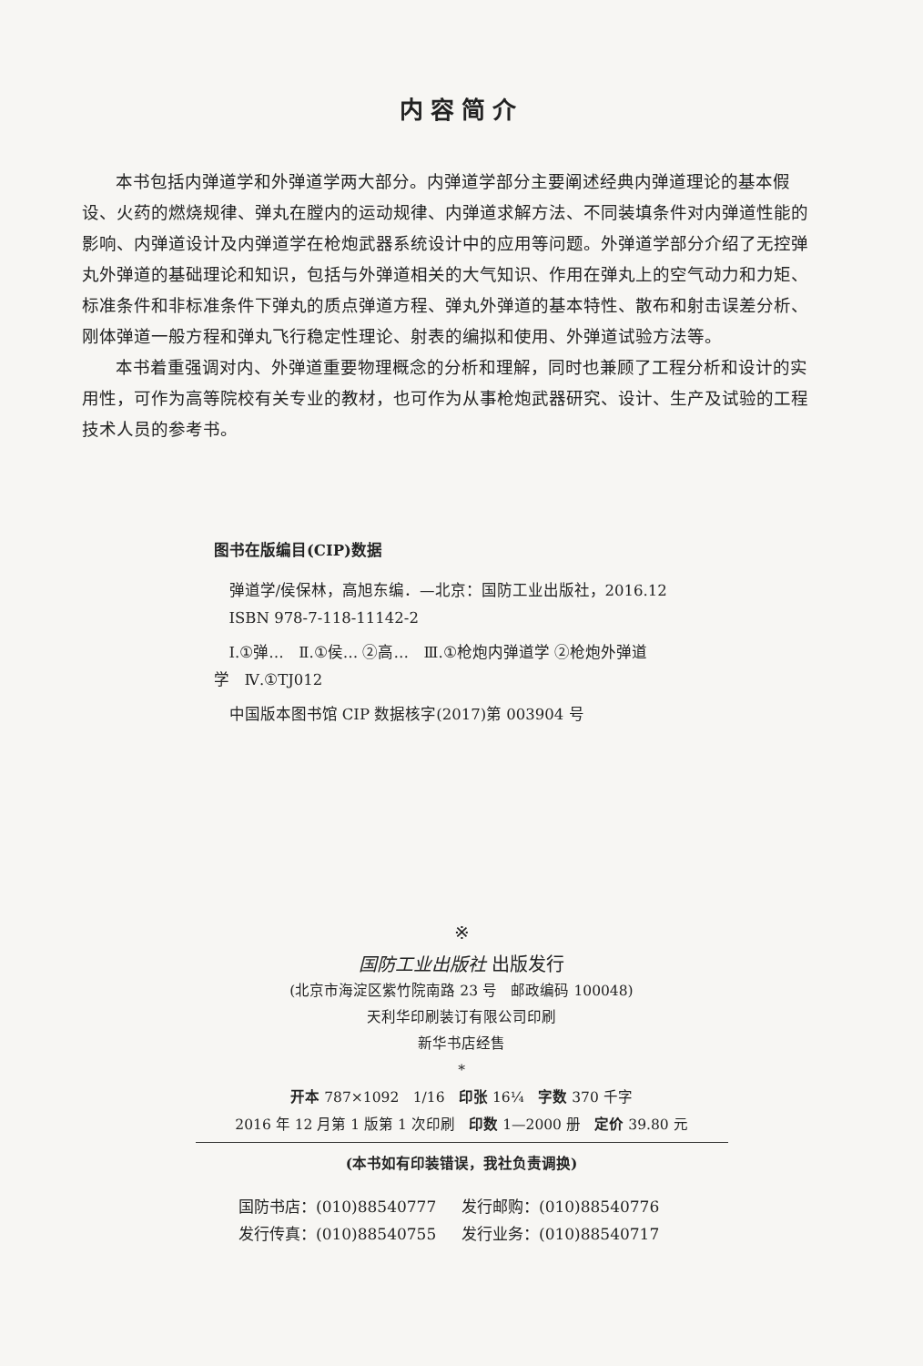内容简介
本书包括内弹道学和外弹道学两大部分。内弹道学部分主要阐述经典内弹道理论的基本假设、火药的燃烧规律、弹丸在膛内的运动规律、内弹道求解方法、不同装填条件对内弹道性能的影响、内弹道设计及内弹道学在枪炮武器系统设计中的应用等问题。外弹道学部分介绍了无控弹丸外弹道的基础理论和知识，包括与外弹道相关的大气知识、作用在弹丸上的空气动力和力矩、标准条件和非标准条件下弹丸的质点弹道方程、弹丸外弹道的基本特性、散布和射击误差分析、刚体弹道一般方程和弹丸飞行稳定性理论、射表的编拟和使用、外弹道试验方法等。
本书着重强调对内、外弹道重要物理概念的分析和理解，同时也兼顾了工程分析和设计的实用性，可作为高等院校有关专业的教材，也可作为从事枪炮武器研究、设计、生产及试验的工程技术人员的参考书。
图书在版编目(CIP)数据
 弹道学/侯保林，高旭东编．—北京：国防工业出版社，2016.12
 ISBN 978-7-118-11142-2
 Ⅰ.①弹… Ⅱ.①侯… ②高… Ⅲ.①枪炮内弹道学 ②枪炮外弹道学 Ⅳ.①TJ012
 中国版本图书馆 CIP 数据核字(2017)第 003904 号
※
国防工业出版社 出版发行
(北京市海淀区紫竹院南路 23 号 邮政编码 100048)
天利华印刷装订有限公司印刷
新华书店经售
*
开本 787×1092 1/16 印张 16¼ 字数 370 千字
2016 年 12 月第 1 版第 1 次印刷 印数 1—2000 册 定价 39.80 元
(本书如有印装错误，我社负责调换)
国防书店：(010)88540777 发行邮购：(010)88540776 发行传真：(010)88540755 发行业务：(010)88540717